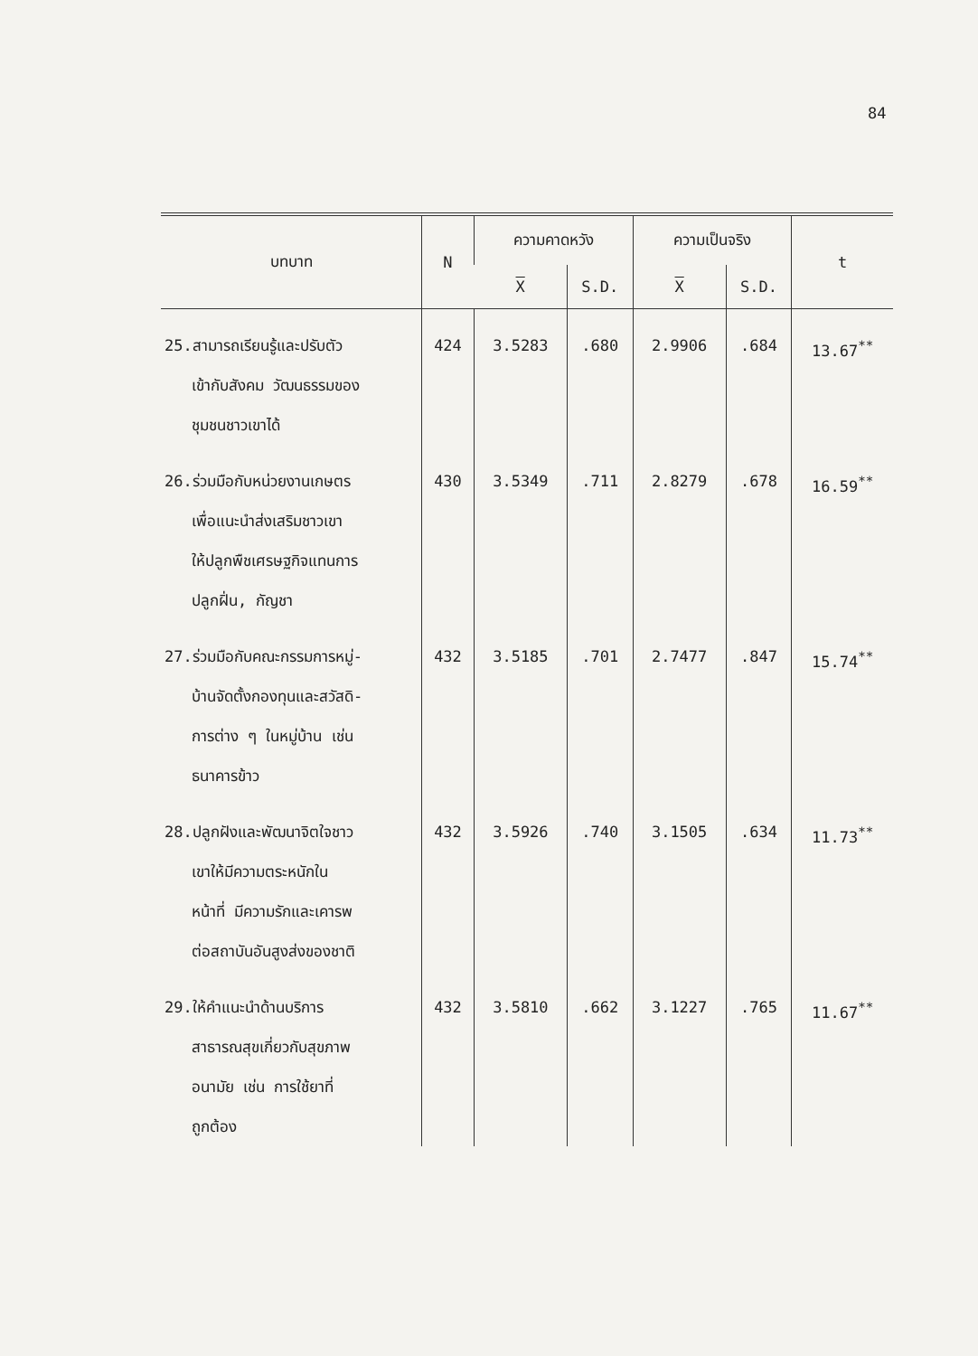84
| บทบาท | N | ความคาดหวัง | | ความเป็นจริง | | t |
| --- | --- | --- | --- | --- | --- | --- |
| | | X | S.D. | X | S.D. | |
| 25.สามารถเรียนรู้และปรับตัว เข้ากับสังคม วัฒนธรรมของ ชุมชนชาวเขาได้ | 424 | 3.5283 | .680 | 2.9906 | .684 | 13.67<sup>**</sup> |
| 26.ร่วมมือกับหน่วยงานเกษตร เพื่อแนะนำส่งเสริมชาวเขา ให้ปลูกพืชเศรษฐกิจแทนการ ปลูกฝิ่น, กัญชา | 430 | 3.5349 | .711 | 2.8279 | .678 | 16.59<sup>**</sup> |
| 27.ร่วมมือกับคณะกรรมการหมู่- บ้านจัดตั้งกองทุนและสวัสดิ- การต่าง ๆ ในหมู่บ้าน เช่น ธนาคารข้าว | 432 | 3.5185 | .701 | 2.7477 | .847 | 15.74<sup>**</sup> |
| 28.ปลูกฝังและพัฒนาจิตใจชาว เขาให้มีความตระหนักใน หน้าที่ มีความรักและเคารพ ต่อสถาบันอันสูงส่งของชาติ | 432 | 3.5926 | .740 | 3.1505 | .634 | 11.73<sup>**</sup> |
| 29.ให้คำแนะนำด้านบริการ สาธารณสุขเกี่ยวกับสุขภาพ อนามัย เช่น การใช้ยาที่ ถูกต้อง | 432 | 3.5810 | .662 | 3.1227 | .765 | 11.67<sup>**</sup> |